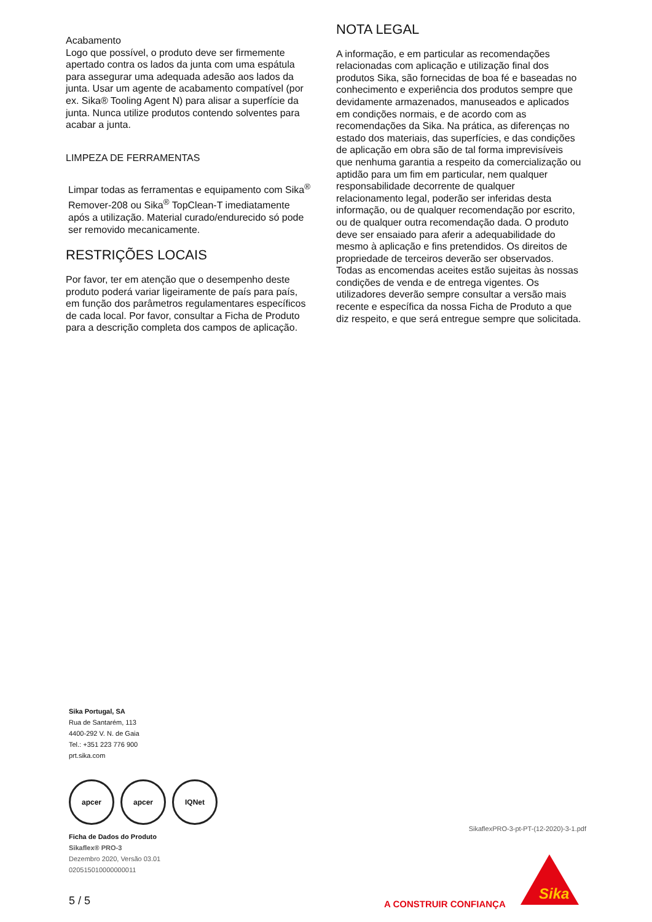Acabamento
Logo que possível, o produto deve ser firmemente apertado contra os lados da junta com uma espátula para assegurar uma adequada adesão aos lados da junta. Usar um agente de acabamento compatível (por ex. Sika® Tooling Agent N) para alisar a superfície da junta. Nunca utilize produtos contendo solventes para acabar a junta.
LIMPEZA DE FERRAMENTAS
Limpar todas as ferramentas e equipamento com Sika<sup>®</sup> Remover-208 ou Sika<sup>®</sup> TopClean-T imediatamente após a utilização. Material curado/endurecido só pode ser removido mecanicamente.
RESTRIÇÕES LOCAIS
Por favor, ter em atenção que o desempenho deste produto poderá variar ligeiramente de país para país, em função dos parâmetros regulamentares específicos de cada local. Por favor, consultar a Ficha de Produto para a descrição completa dos campos de aplicação.
NOTA LEGAL
A informação, e em particular as recomendações relacionadas com aplicação e utilização final dos produtos Sika, são fornecidas de boa fé e baseadas no conhecimento e experiência dos produtos sempre que devidamente armazenados, manuseados e aplicados em condições normais, e de acordo com as recomendações da Sika. Na prática, as diferenças no estado dos materiais, das superfícies, e das condições de aplicação em obra são de tal forma imprevisíveis que nenhuma garantia a respeito da comercialização ou aptidão para um fim em particular, nem qualquer responsabilidade decorrente de qualquer relacionamento legal, poderão ser inferidas desta informação, ou de qualquer recomendação por escrito, ou de qualquer outra recomendação dada. O produto deve ser ensaiado para aferir a adequabilidade do mesmo à aplicação e fins pretendidos. Os direitos de propriedade de terceiros deverão ser observados. Todas as encomendas aceites estão sujeitas às nossas condições de venda e de entrega vigentes. Os utilizadores deverão sempre consultar a versão mais recente e específica da nossa Ficha de Produto a que diz respeito, e que será entregue sempre que solicitada.
Sika Portugal, SA
Rua de Santarém, 113
4400-292 V. N. de Gaia
Tel.: +351 223 776 900
prt.sika.com
apcer apcer IQNet
Ficha de Dados do Produto
Sikaflex® PRO-3
Dezembro 2020, Versão 03.01
020515010000000011
SikaflexPRO-3-pt-PT-(12-2020)-3-1.pdf
5 / 5 A CONSTRUIR CONFIANÇA
Sika